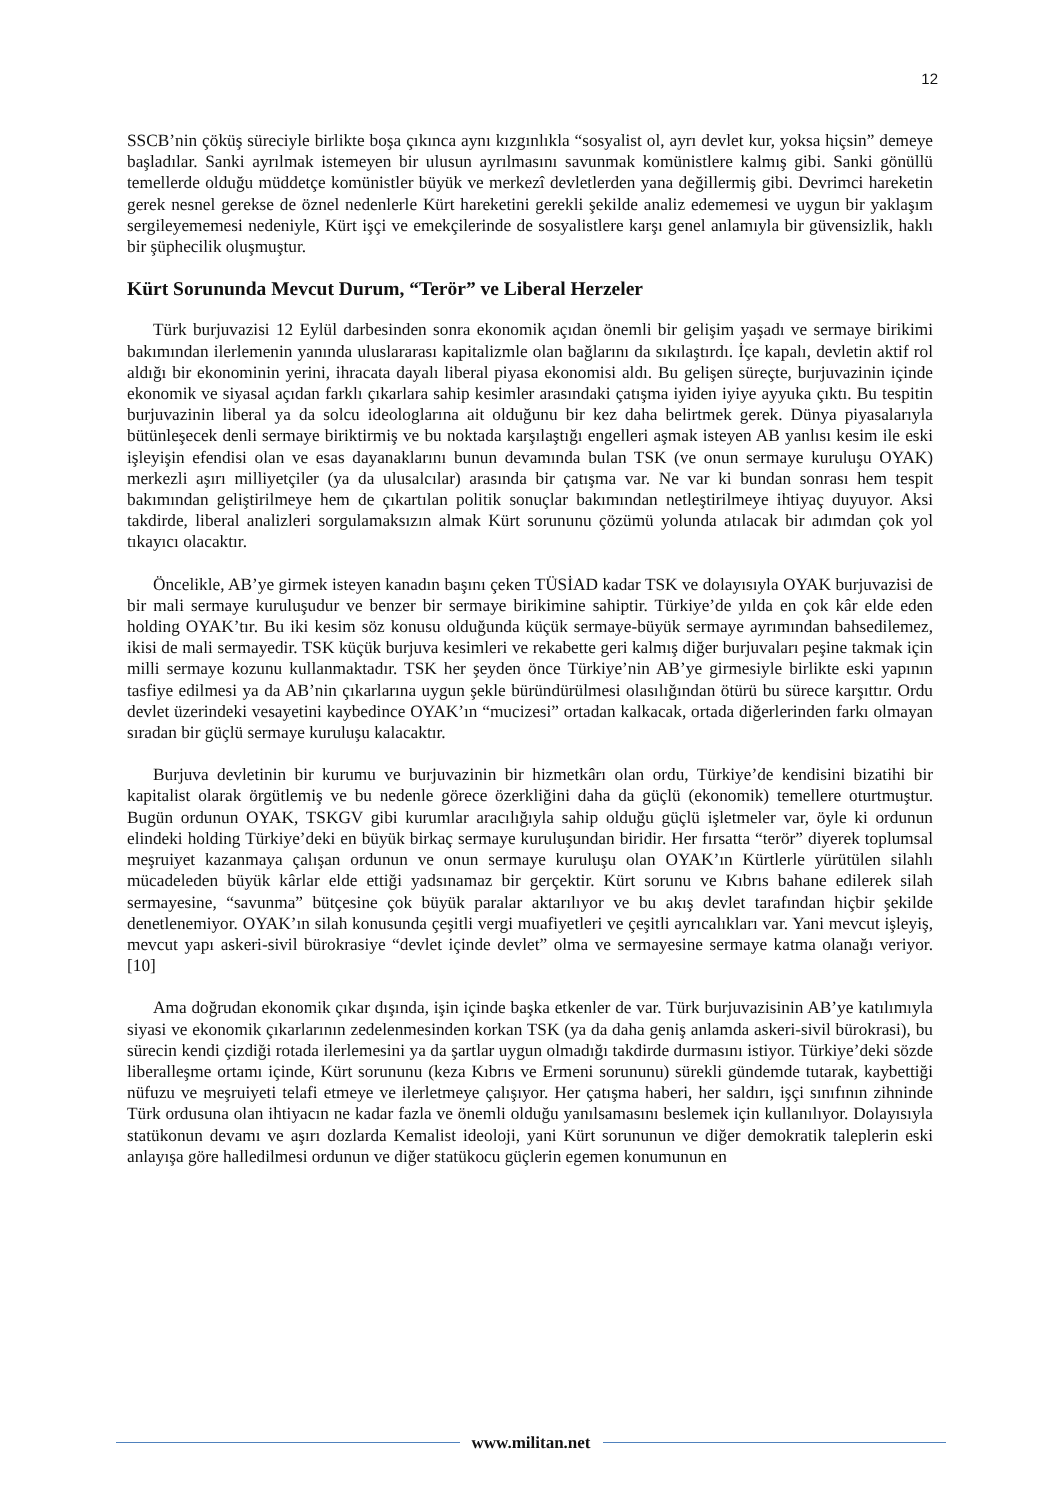12
SSCB’nin çöküş süreciyle birlikte boşa çıkınca aynı kızgınlıkla “sosyalist ol, ayrı devlet kur, yoksa hiçsin” demeye başladılar. Sanki ayrılmak istemeyen bir ulusun ayrılmasını savunmak komünistlere kalmış gibi. Sanki gönüllü temellerde olduğu müddetçe komünistler büyük ve merkezî devletlerden yana değillermiş gibi. Devrimci hareketin gerek nesnel gerekse de öznel nedenlerle Kürt hareketini gerekli şekilde analiz edememesi ve uygun bir yaklaşım sergileyememesi nedeniyle, Kürt işçi ve emekçilerinde de sosyalistlere karşı genel anlamıyla bir güvensizlik, haklı bir şüphecilik oluşmuştur.
Kürt Sorununda Mevcut Durum, “Terör” ve Liberal Herzeler
Türk burjuvazisi 12 Eylül darbesinden sonra ekonomik açıdan önemli bir gelişim yaşadı ve sermaye birikimi bakımından ilerlemenin yanında uluslararası kapitalizmle olan bağlarını da sıkılaştırdı. İçe kapalı, devletin aktif rol aldığı bir ekonominin yerini, ihracata dayalı liberal piyasa ekonomisi aldı. Bu gelişen süreçte, burjuvazinin içinde ekonomik ve siyasal açıdan farklı çıkarlara sahip kesimler arasındaki çatışma iyiden iyiye ayyuka çıktı. Bu tespitin burjuvazinin liberal ya da solcu ideologlarına ait olduğunu bir kez daha belirtmek gerek. Dünya piyasalarıyla bütünleşecek denli sermaye biriktirmiş ve bu noktada karşılaştığı engelleri aşmak isteyen AB yanlısı kesim ile eski işleyişin efendisi olan ve esas dayanaklarını bunun devamında bulan TSK (ve onun sermaye kuruluşu OYAK) merkezli aşırı milliyetçiler (ya da ulusalcılar) arasında bir çatışma var. Ne var ki bundan sonrası hem tespit bakımından geliştirilmeye hem de çıkartılan politik sonuçlar bakımından netleştirilmeye ihtiyaç duyuyor. Aksi takdirde, liberal analizleri sorgulamaksızın almak Kürt sorununu çözümü yolunda atılacak bir adımdan çok yol tıkayıcı olacaktır.
Öncelikle, AB’ye girmek isteyen kanadın başını çeken TÜSİAD kadar TSK ve dolayısıyla OYAK burjuvazisi de bir mali sermaye kuruluşudur ve benzer bir sermaye birikimine sahiptir. Türkiye’de yılda en çok kâr elde eden holding OYAK’tır. Bu iki kesim söz konusu olduğunda küçük sermaye-büyük sermaye ayrımından bahsedilemez, ikisi de mali sermayedir. TSK küçük burjuva kesimleri ve rekabette geri kalmış diğer burjuvaları peşine takmak için milli sermaye kozunu kullanmaktadır. TSK her şeyden önce Türkiye’nin AB’ye girmesiyle birlikte eski yapının tasfiye edilmesi ya da AB’nin çıkarlarına uygun şekle büründürülmesi olasılığından ötürü bu sürece karşıttır. Ordu devlet üzerindeki vesayetini kaybedince OYAK’ın “mucizesi” ortadan kalkacak, ortada diğerlerinden farkı olmayan sıradan bir güçlü sermaye kuruluşu kalacaktır.
Burjuva devletinin bir kurumu ve burjuvazinin bir hizmetkârı olan ordu, Türkiye’de kendisini bizatihi bir kapitalist olarak örgütlemiş ve bu nedenle görece özerkliğini daha da güçlü (ekonomik) temellere oturtmuştur. Bugün ordunun OYAK, TSKGV gibi kurumlar aracılığıyla sahip olduğu güçlü işletmeler var, öyle ki ordunun elindeki holding Türkiye’deki en büyük birkaç sermaye kuruluşundan biridir. Her fırsatta “terör” diyerek toplumsal meşruiyet kazanmaya çalışan ordunun ve onun sermaye kuruluşu olan OYAK’ın Kürtlerle yürütülen silahlı mücadeleden büyük kârlar elde ettiği yadsınamaz bir gerçektir. Kürt sorunu ve Kıbrıs bahane edilerek silah sermayesine, “savunma” bütçesine çok büyük paralar aktarılıyor ve bu akış devlet tarafından hiçbir şekilde denetlenemiyor. OYAK’ın silah konusunda çeşitli vergi muafiyetleri ve çeşitli ayrıcalıkları var. Yani mevcut işleyiş, mevcut yapı askeri-sivil bürokrasiye “devlet içinde devlet” olma ve sermayesine sermaye katma olanağı veriyor.[10]
Ama doğrudan ekonomik çıkar dışında, işin içinde başka etkenler de var. Türk burjuvazisinin AB’ye katılımıyla siyasi ve ekonomik çıkarlarının zedelenmesinden korkan TSK (ya da daha geniş anlamda askeri-sivil bürokrasi), bu sürecin kendi çizdiği rotada ilerlemesini ya da şartlar uygun olmadığı takdirde durmasını istiyor. Türkiye’deki sözde liberalleşme ortamı içinde, Kürt sorununu (keza Kıbrıs ve Ermeni sorununu) sürekli gündemde tutarak, kaybettiği nüfuzu ve meşruiyeti telafi etmeye ve ilerletmeye çalışıyor. Her çatışma haberi, her saldırı, işçi sınıfının zihninde Türk ordusuna olan ihtiyacın ne kadar fazla ve önemli olduğu yanılsamasını beslemek için kullanılıyor. Dolayısıyla statükonun devamı ve aşırı dozlarda Kemalist ideoloji, yani Kürt sorununun ve diğer demokratik taleplerin eski anlayışa göre halledilmesi ordunun ve diğer statükocu güçlerin egemen konumunun en
www.militan.net